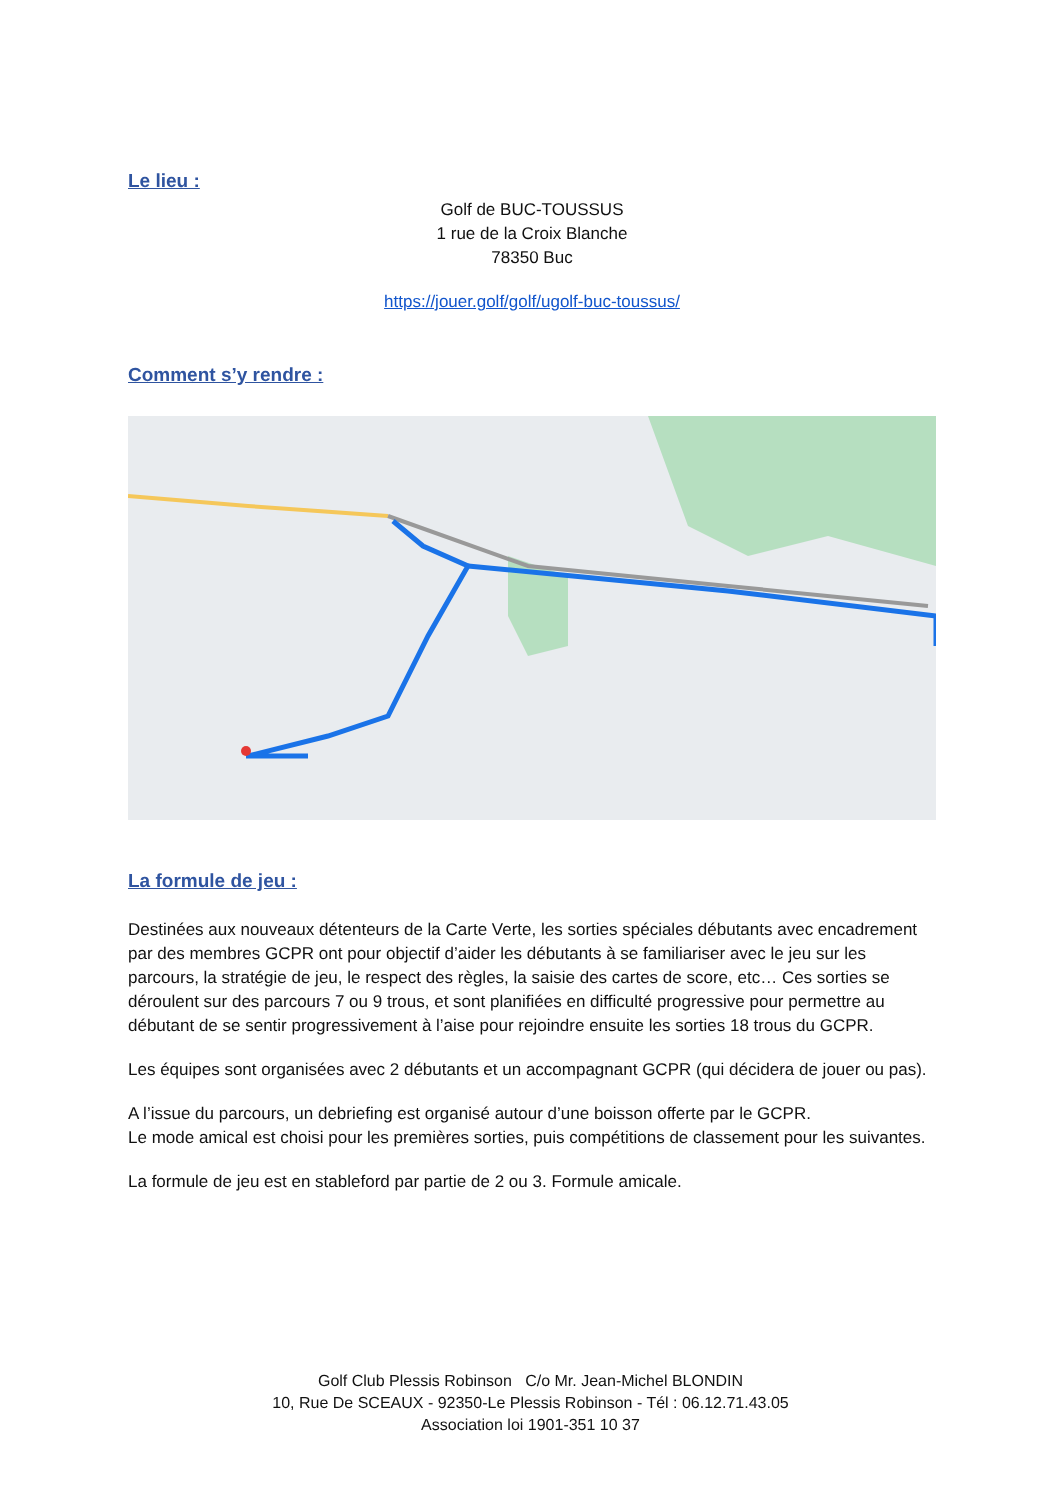Le lieu :
Golf de BUC-TOUSSUS
1 rue de la Croix Blanche
78350 Buc
https://jouer.golf/golf/ugolf-buc-toussus/
Comment s’y rendre :
La formule de jeu :
Destinées aux nouveaux détenteurs de la Carte Verte, les sorties spéciales débutants avec encadrement par des membres GCPR ont pour objectif d’aider les débutants à se familiariser avec le jeu sur les parcours, la stratégie de jeu, le respect des règles, la saisie des cartes de score, etc… Ces sorties se déroulent sur des parcours 7 ou 9 trous, et sont planifiées en difficulté progressive pour permettre au débutant de se sentir progressivement à l’aise pour rejoindre ensuite les sorties 18 trous du GCPR.
Les équipes sont organisées avec 2 débutants et un accompagnant GCPR (qui décidera de jouer ou pas).
A l’issue du parcours, un debriefing est organisé autour d’une boisson offerte par le GCPR.
Le mode amical est choisi pour les premières sorties, puis compétitions de classement pour les suivantes.
La formule de jeu est en stableford par partie de 2 ou 3. Formule amicale.
Golf Club Plessis Robinson C/o Mr. Jean-Michel BLONDIN
10, Rue De SCEAUX - 92350-Le Plessis Robinson - Tél : 06.12.71.43.05
Association loi 1901-351 10 37